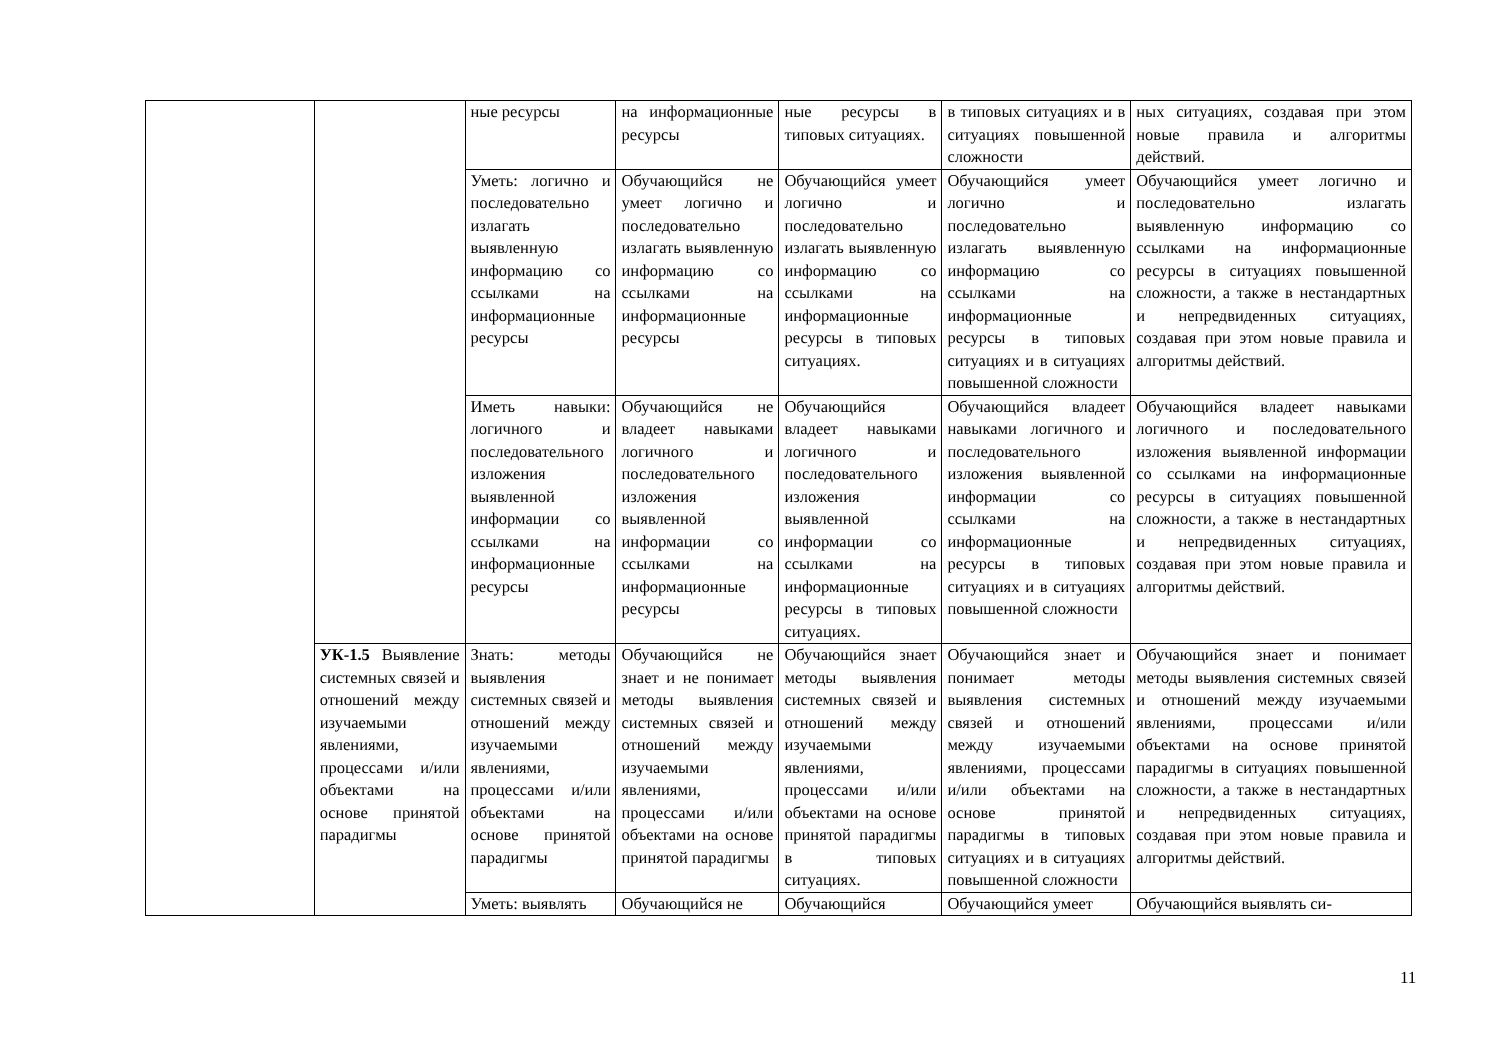| | | ные ресурсы | на информационные ресурсы | ные ресурсы в типовых ситуациях. | в типовых ситуациях и в ситуациях повышенной сложности | ных ситуациях, создавая при этом новые правила и алгоритмы действий. |
| | | Уметь: логично и последовательно излагать выявленную информацию со ссылками на информационные ресурсы | Обучающийся не умеет логично и последовательно излагать выявленную информацию со ссылками на информационные ресурсы | Обучающийся умеет логично и последовательно излагать выявленную информацию со ссылками на информационные ресурсы в типовых ситуациях. | Обучающийся умеет логично и последовательно излагать выявленную информацию со ссылками на информационные ресурсы в типовых ситуациях и в ситуациях повышенной сложности | Обучающийся умеет логично и последовательно излагать выявленную информацию со ссылками на информационные ресурсы в ситуациях повышенной сложности, а также в нестандартных и непредвиденных ситуациях, создавая при этом новые правила и алгоритмы действий. |
| | | Иметь навыки: логичного и последовательного изложения выявленной информации со ссылками на информационные ресурсы | Обучающийся не владеет навыками логичного и последовательного изложения выявленной информации со ссылками на информационные ресурсы | Обучающийся владеет навыками логичного и последовательного изложения выявленной информации со ссылками на информационные ресурсы в типовых ситуациях. | Обучающийся владеет навыками логичного и последовательного изложения выявленной информации со ссылками на информационные ресурсы в типовых ситуациях и в ситуациях повышенной сложности | Обучающийся владеет навыками логичного и последовательного изложения выявленной информации со ссылками на информационные ресурсы в ситуациях повышенной сложности, а также в нестандартных и непредвиденных ситуациях, создавая при этом новые правила и алгоритмы действий. |
| | УК-1.5 Выявление системных связей и отношений между изучаемыми явлениями, процессами и/или объектами на основе принятой парадигмы | Знать: методы выявления системных связей и отношений между изучаемыми явлениями, процессами и/или объектами на основе принятой парадигмы | Обучающийся не знает и не понимает методы выявления системных связей и отношений между изучаемыми явлениями, процессами и/или объектами на основе принятой парадигмы | Обучающийся знает методы выявления системных связей и отношений между изучаемыми явлениями, процессами и/или объектами на основе принятой парадигмы в типовых ситуациях. | Обучающийся знает и понимает методы выявления системных связей и отношений между изучаемыми явлениями, процессами и/или объектами на основе принятой парадигмы в типовых ситуациях и в ситуациях повышенной сложности | Обучающийся знает и понимает методы выявления системных связей и отношений между изучаемыми явлениями, процессами и/или объектами на основе принятой парадигмы в ситуациях повышенной сложности, а также в нестандартных и непредвиденных ситуациях, создавая при этом новые правила и алгоритмы действий. |
| | | Уметь: выявлять | Обучающийся не | Обучающийся | Обучающийся умеет | Обучающийся выявлять си- |
11